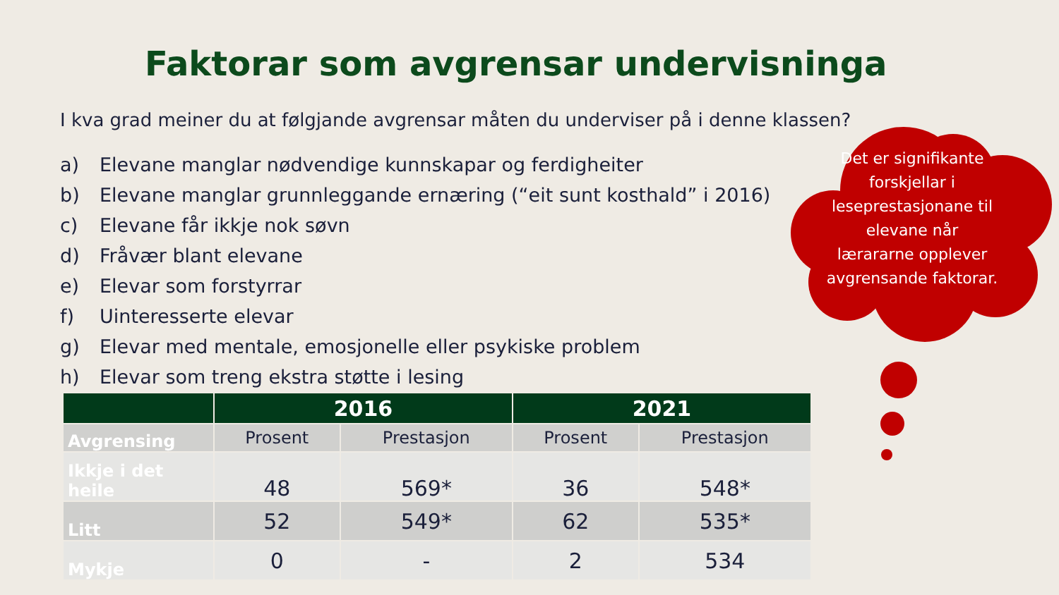Faktorar som avgrensar undervisninga
I kva grad meiner du at følgjande avgrensar måten du underviser på i denne klassen?
a) Elevane manglar nødvendige kunnskapar og ferdigheiter
b) Elevane manglar grunnleggande ernæring (“eit sunt kosthald” i 2016)
c) Elevane får ikkje nok søvn
d) Fråvær blant elevane
e) Elevar som forstyrrar
f) Uinteresserte elevar
g) Elevar med mentale, emosjonelle eller psykiske problem
h) Elevar som treng ekstra støtte i lesing
Det er signifikante forskjellar i leseprestasjonane til elevane når lærararne opplever avgrensande faktorar.
| | 2016 | | 2021 | |
| --- | --- | --- | --- | --- |
| Avgrensing | Prosent | Prestasjon | Prosent | Prestasjon |
| Ikkje i det heile | 48 | 569* | 36 | 548* |
| Litt | 52 | 549* | 62 | 535* |
| Mykje | 0 | - | 2 | 534 |